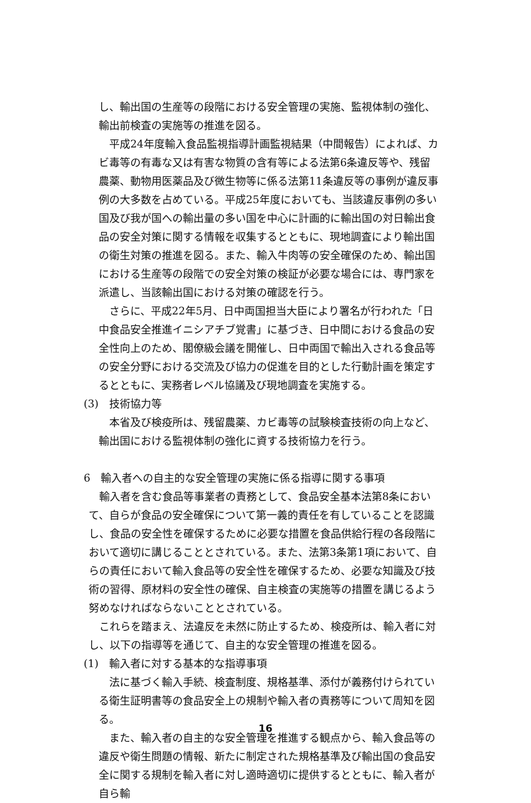し、輸出国の生産等の段階における安全管理の実施、監視体制の強化、輸出前検査の実施等の推進を図る。
平成24年度輸入食品監視指導計画監視結果（中間報告）によれば、カビ毒等の有毒な又は有害な物質の含有等による法第6条違反等や、残留農薬、動物用医薬品及び微生物等に係る法第11条違反等の事例が違反事例の大多数を占めている。平成25年度においても、当該違反事例の多い国及び我が国への輸出量の多い国を中心に計画的に輸出国の対日輸出食品の安全対策に関する情報を収集するとともに、現地調査により輸出国の衛生対策の推進を図る。また、輸入牛肉等の安全確保のため、輸出国における生産等の段階での安全対策の検証が必要な場合には、専門家を派遣し、当該輸出国における対策の確認を行う。
さらに、平成22年5月、日中両国担当大臣により署名が行われた「日中食品安全推進イニシアチブ覚書」に基づき、日中間における食品の安全性向上のため、閣僚級会議を開催し、日中両国で輸出入される食品等の安全分野における交流及び協力の促進を目的とした行動計画を策定するとともに、実務者レベル協議及び現地調査を実施する。
(3)　技術協力等
本省及び検疫所は、残留農薬、カビ毒等の試験検査技術の向上など、輸出国における監視体制の強化に資する技術協力を行う。
6　輸入者への自主的な安全管理の実施に係る指導に関する事項
輸入者を含む食品等事業者の責務として、食品安全基本法第8条において、自らが食品の安全確保について第一義的責任を有していることを認識し、食品の安全性を確保するために必要な措置を食品供給行程の各段階において適切に講じることとされている。また、法第3条第1項において、自らの責任において輸入食品等の安全性を確保するため、必要な知識及び技術の習得、原材料の安全性の確保、自主検査の実施等の措置を講じるよう努めなければならないこととされている。
これらを踏まえ、法違反を未然に防止するため、検疫所は、輸入者に対し、以下の指導等を通じて、自主的な安全管理の推進を図る。
(1)　輸入者に対する基本的な指導事項
法に基づく輸入手続、検査制度、規格基準、添付が義務付けられている衛生証明書等の食品安全上の規制や輸入者の責務等について周知を図る。
また、輸入者の自主的な安全管理を推進する観点から、輸入食品等の違反や衛生問題の情報、新たに制定された規格基準及び輸出国の食品安全に関する規制を輸入者に対し適時適切に提供するとともに、輸入者が自ら輸
16